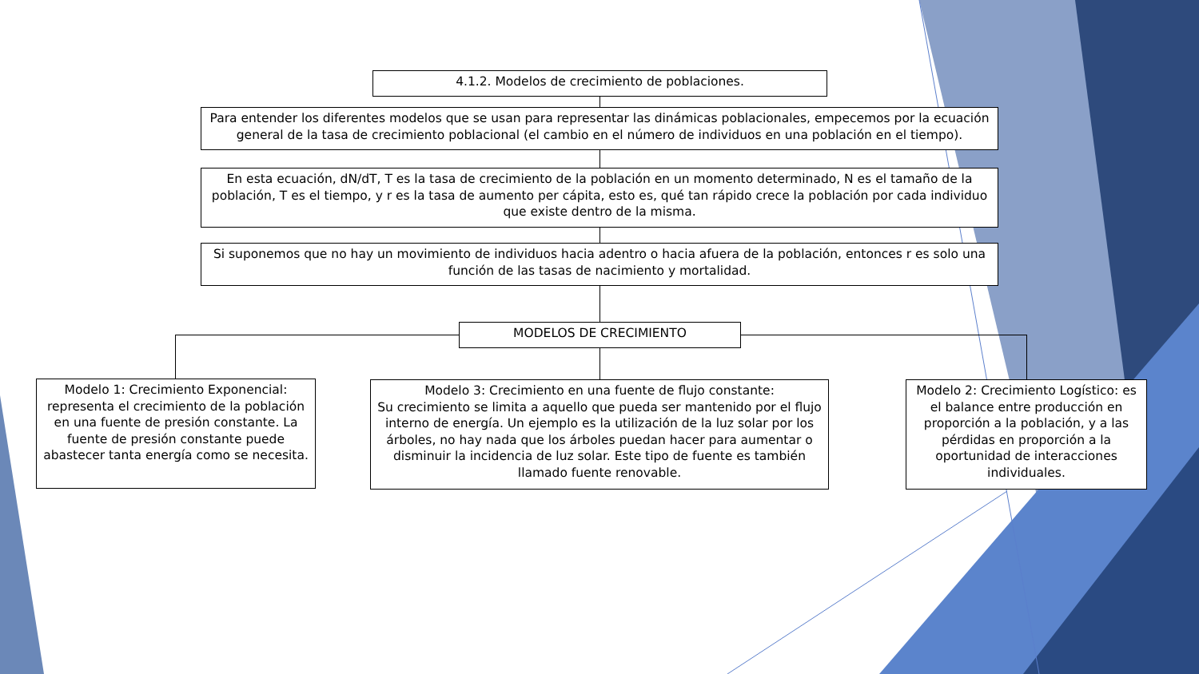4.1.2. Modelos de crecimiento de poblaciones.
Para entender los diferentes modelos que se usan para representar las dinámicas poblacionales, empecemos por la ecuación general de la tasa de crecimiento poblacional (el cambio en el número de individuos en una población en el tiempo).
En esta ecuación, dN/dT, T es la tasa de crecimiento de la población en un momento determinado, N es el tamaño de la población, T es el tiempo, y r es la tasa de aumento per cápita, esto es, qué tan rápido crece la población por cada individuo que existe dentro de la misma.
Si suponemos que no hay un movimiento de individuos hacia adentro o hacia afuera de la población, entonces r es solo una función de las tasas de nacimiento y mortalidad.
MODELOS DE CRECIMIENTO
Modelo 1: Crecimiento Exponencial: representa el crecimiento de la población en una fuente de presión constante. La fuente de presión constante puede abastecer tanta energía como se necesita.
Modelo 3: Crecimiento en una fuente de flujo constante:
Su crecimiento se limita a aquello que pueda ser mantenido por el flujo interno de energía. Un ejemplo es la utilización de la luz solar por los árboles, no hay nada que los árboles puedan hacer para aumentar o disminuir la incidencia de luz solar. Este tipo de fuente es también llamado fuente renovable.
Modelo 2: Crecimiento Logístico: es el balance entre producción en proporción a la población, y a las pérdidas en proporción a la oportunidad de interacciones individuales.